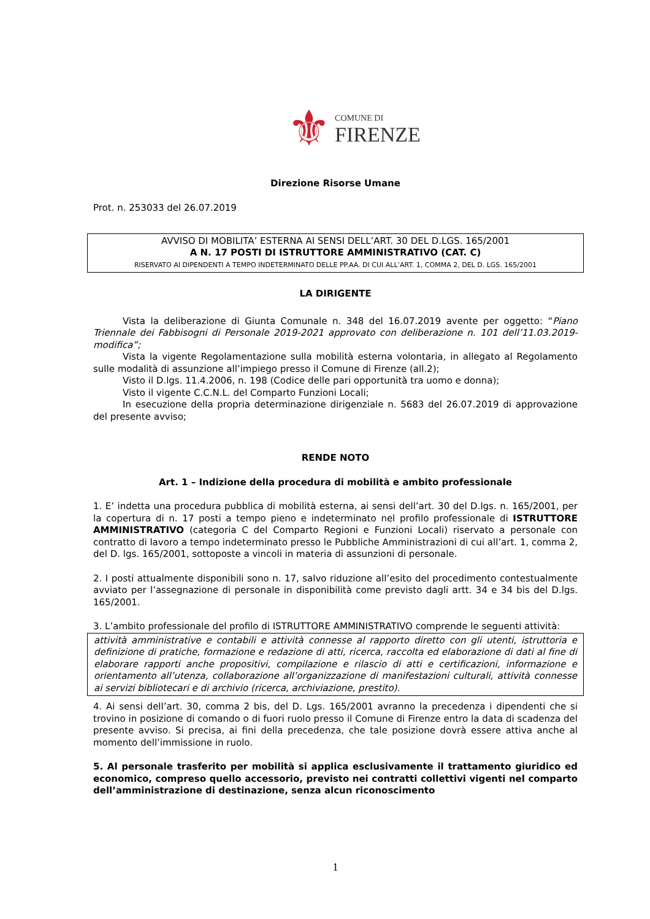⚜
COMUNE DI
FIRENZE
Direzione Risorse Umane
Prot. n. 253033 del 26.07.2019
AVVISO DI MOBILITA’ ESTERNA AI SENSI DELL’ART. 30 DEL D.LGS. 165/2001
A N. 17 POSTI DI ISTRUTTORE AMMINISTRATIVO (CAT. C)
RISERVATO AI DIPENDENTI A TEMPO INDETERMINATO DELLE PP.AA. DI CUI ALL’ART. 1, COMMA 2, DEL D. LGS. 165/2001
LA DIRIGENTE
Vista la deliberazione di Giunta Comunale n. 348 del 16.07.2019 avente per oggetto: “Piano Triennale dei Fabbisogni di Personale 2019-2021 approvato con deliberazione n. 101 dell’11.03.2019-modifica”;
Vista la vigente Regolamentazione sulla mobilità esterna volontaria, in allegato al Regolamento sulle modalità di assunzione all’impiego presso il Comune di Firenze (all.2);
Visto il D.lgs. 11.4.2006, n. 198 (Codice delle pari opportunità tra uomo e donna);
Visto il vigente C.C.N.L. del Comparto Funzioni Locali;
In esecuzione della propria determinazione dirigenziale n. 5683 del 26.07.2019 di approvazione del presente avviso;
RENDE NOTO
Art. 1 – Indizione della procedura di mobilità e ambito professionale
1. E’ indetta una procedura pubblica di mobilità esterna, ai sensi dell’art. 30 del D.lgs. n. 165/2001, per la copertura di n. 17 posti a tempo pieno e indeterminato nel profilo professionale di ISTRUTTORE AMMINISTRATIVO (categoria C del Comparto Regioni e Funzioni Locali) riservato a personale con contratto di lavoro a tempo indeterminato presso le Pubbliche Amministrazioni di cui all’art. 1, comma 2, del D. lgs. 165/2001, sottoposte a vincoli in materia di assunzioni di personale.
2. I posti attualmente disponibili sono n. 17, salvo riduzione all’esito del procedimento contestualmente avviato per l’assegnazione di personale in disponibilità come previsto dagli artt. 34 e 34 bis del D.lgs. 165/2001.
3. L’ambito professionale del profilo di ISTRUTTORE AMMINISTRATIVO comprende le seguenti attività:
attività amministrative e contabili e attività connesse al rapporto diretto con gli utenti, istruttoria e definizione di pratiche, formazione e redazione di atti, ricerca, raccolta ed elaborazione di dati al fine di elaborare rapporti anche propositivi, compilazione e rilascio di atti e certificazioni, informazione e orientamento all’utenza, collaborazione all’organizzazione di manifestazioni culturali, attività connesse ai servizi bibliotecari e di archivio (ricerca, archiviazione, prestito).
4. Ai sensi dell’art. 30, comma 2 bis, del D. Lgs. 165/2001 avranno la precedenza i dipendenti che si trovino in posizione di comando o di fuori ruolo presso il Comune di Firenze entro la data di scadenza del presente avviso. Si precisa, ai fini della precedenza, che tale posizione dovrà essere attiva anche al momento dell’immissione in ruolo.
5. Al personale trasferito per mobilità si applica esclusivamente il trattamento giuridico ed economico, compreso quello accessorio, previsto nei contratti collettivi vigenti nel comparto dell’amministrazione di destinazione, senza alcun riconoscimento
1